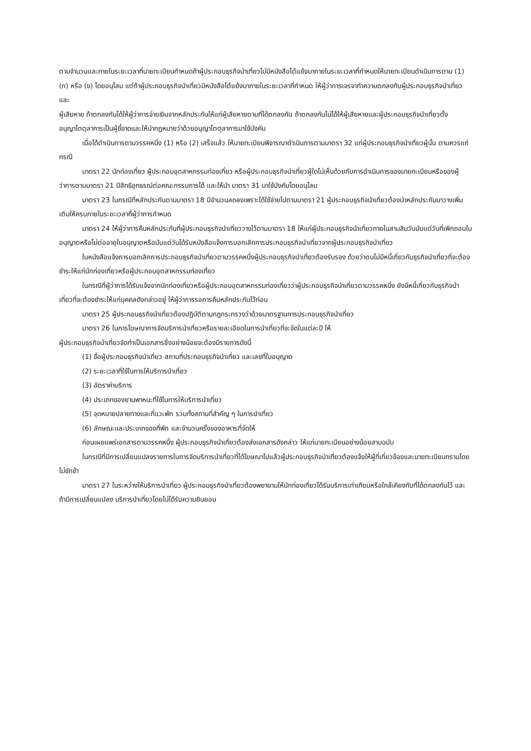ตามจำนวนและภายในระยะเวลาที่นายทะเบียนกำหนดถ้าผู้ประกอบธุรกิจนำเที่ยวไม่มีหนังสือโต้แย้งมาภายในระยะเวลาที่กำหนดให้นายทะเบียนดำเนินการตาม (1) (ก) หรือ (ข) โดยอนุโลม แต่ถ้าผู้ประกอบธุรกิจนำเที่ยวมีหนังสือโต้แย้งมาภายในระยะเวลาที่กำหนด ให้ผู้ว่าการเจรจาทำความตกลงกับผู้ประกอบธุรกิจนำเที่ยวและ
ผู้เสียหาย ถ้าตกลงกันได้ให้ผู้ว่าการจ่ายเงินจากหลักประกันให้แก่ผู้เสียหายตามที่ได้ตกลงกัน ถ้าตกลงกันไม่ได้ให้ผู้เสียหายและผู้ประกอบธุรกิจนำเที่ยวตั้งอนุญาโตตุลาการเป็นผู้ชี้ขาดและให้นำกฎหมายว่าด้วยอนุญาโตตุลาการมาใช้บังคับ
เมื่อได้ดำเนินการตามวรรคหนึ่ง (1) หรือ (2) เสร็จแล้ว ให้นายทะเบียนพิจารณาดำเนินการตามมาตรา 32 แก่ผู้ประกอบธุรกิจนำเที่ยวผู้นั้น ตามควรแก่กรณี
มาตรา 22 นักท่องเที่ยว ผู้ประกอบอุตสาหกรรมท่องเที่ยว หรือผู้ประกอบธุรกิจนำเที่ยวผู้ใดไม่เห็นด้วยกับการดำเนินการของนายทะเบียนหรือของผู้ว่าการตามมาตรา 21 มีสิทธิอุทธรณ์ต่อคณะกรรมการได้ และให้นำ มาตรา 31 มาใช้บังคับโดยอนุโลม
มาตรา 23 ในกรณีที่หลักประกันตามมาตรา 18 มีจำนวนลดลงเพราะได้ใช้จ่ายไปตามมาตรา 21 ผู้ประกอบธุรกิจนำเที่ยวต้องนำหลักประกันมาวางเพิ่มเติมให้ครบภายในระยะเวลาที่ผู้ว่าการกำหนด
มาตรา 24 ให้ผู้ว่าการคืนหลักประกันที่ผู้ประกอบธุรกิจนำเที่ยววางไว้ตามมาตรา 18 ให้แก่ผู้ประกอบธุรกิจนำเที่ยวภายในสามสิบวันนับแต่วันที่เพิกถอนใบอนุญาตหรือไม่ต่ออายุใบอนุญาตหรือนับแต่วันได้รับหนังสือแจ้งการบอกเลิกการประกอบธุรกิจนำเที่ยวจากผู้ประกอบธุรกิจนำเที่ยว
ในหนังสือแจ้งการบอกเลิกการประกอบธุรกิจนำเที่ยวตามวรรคหนึ่งผู้ประกอบธุรกิจนำเที่ยวต้องรับรอง ด้วยว่าตนไม่มีหนี้เกี่ยวกับธุรกิจนำเที่ยวที่จะต้องชำระให้แก่นักท่องเที่ยวหรือผู้ประกอบอุตสาหกรรมท่องเที่ยว
ในกรณีที่ผู้ว่าการได้รับแจ้งจากนักท่องเที่ยวหรือผู้ประกอบอุตสาหกรรมท่องเที่ยวว่าผู้ประกอบธุรกิจนำเที่ยวตามวรรคหนึ่ง ยังมีหนี้เกี่ยวกับธุรกิจนำเที่ยวที่จะต้องชำระให้แก่บุคคลดังกล่าวอยู่ ให้ผู้ว่าการรอการคืนหลักประกันไว้ก่อน
มาตรา 25 ผู้ประกอบธุรกิจนำเที่ยวต้องปฏิบัติตามกฎกระทรวงว่าด้วยมาตรฐานการประกอบธุรกิจนำเที่ยว
มาตรา 26 ในการโฆษณาการจัดบริการนำเที่ยวหรือรายละเอียดในการนำเที่ยวที่จะจัดในแต่ละปี ให้
ผู้ประกอบธุรกิจนำเที่ยวจัดทำเป็นเอกสารซึ่งอย่างน้อยจะต้องมีรายการดังนี้
(1) ชื่อผู้ประกอบธุรกิจนำเที่ยว สถานที่ประกอบธุรกิจนำเที่ยว และเลขที่ใบอนุญาต
(2) ระยะเวลาที่ใช้ในการให้บริการนำเที่ยว
(3) อัตราค่าบริการ
(4) ประเภทของยานพาหนะที่ใช้ในการให้บริการนำเที่ยว
(5) จุดหมายปลายทางและที่แวะพัก รวมทั้งสถานที่สำคัญ ๆ ในการนำเที่ยว
(6) ลักษณะและประเภทของที่พัก และจำนวนครั้งของอาหารที่จัดให้
ก่อนเผยแพร่เอกสารตามวรรคหนึ่ง ผู้ประกอบธุรกิจนำเที่ยวต้องส่งเอกสารดังกล่าว ให้แก่นายทะเบียนอย่างน้อยสามฉบับ
ในกรณีที่มีการเปลี่ยนแปลงรายการในการจัดบริการนำเที่ยวที่ได้โฆษณาไปแล้วผู้ประกอบธุรกิจนำเที่ยวต้องแจ้งให้ผู้ที่เกี่ยวข้องและนายทะเบียนทราบโดยไม่ชักช้า
มาตรา 27 ในระหว่างให้บริการนำเที่ยว ผู้ประกอบธุรกิจนำเที่ยวต้องพยายามให้นักท่องเที่ยวได้รับบริการเท่าเทียมหรือใกล้เคียงกับที่ได้ตกลงกันไว้ และถ้ามีการเปลี่ยนแปลง บริการนำเที่ยวโดยไม่ได้รับความยินยอม